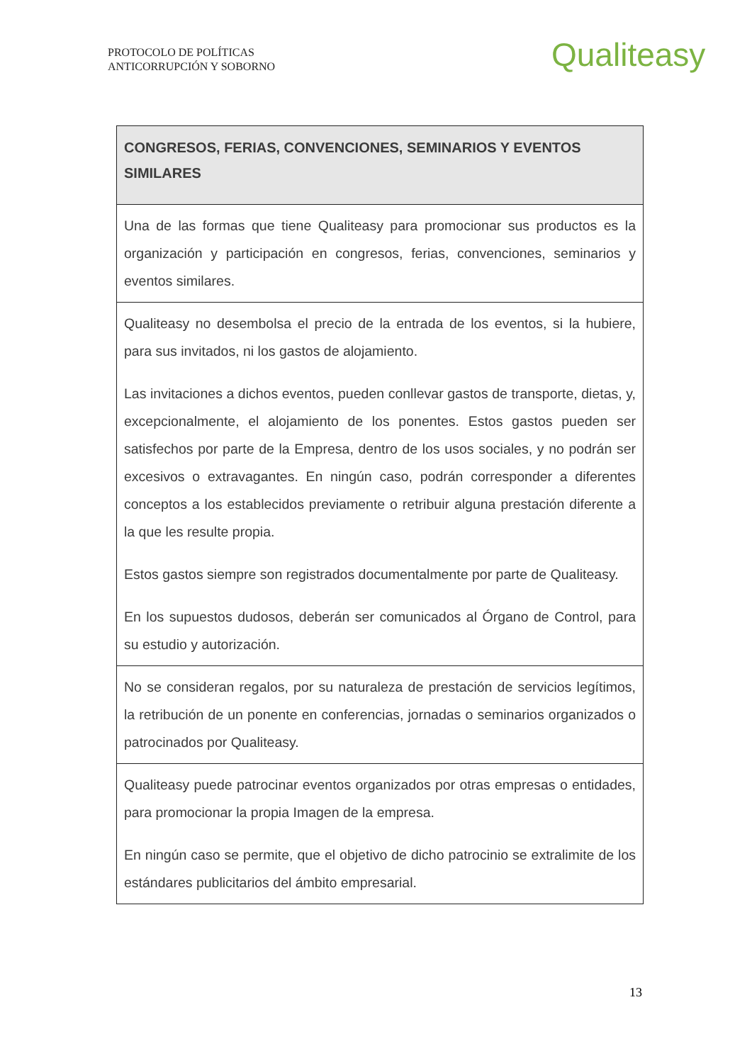PROTOCOLO DE POLÍTICAS
ANTICORRUPCIÓN Y SOBORNO
Qualiteasy
| CONGRESOS, FERIAS, CONVENCIONES, SEMINARIOS Y EVENTOS SIMILARES |
| --- |
| Una de las formas que tiene Qualiteasy para promocionar sus productos es la organización y participación en congresos, ferias, convenciones, seminarios y eventos similares. |
| Qualiteasy no desembolsa el precio de la entrada de los eventos, si la hubiere, para sus invitados, ni los gastos de alojamiento. Las invitaciones a dichos eventos, pueden conllevar gastos de transporte, dietas, y, excepcionalmente, el alojamiento de los ponentes. Estos gastos pueden ser satisfechos por parte de la Empresa, dentro de los usos sociales, y no podrán ser excesivos o extravagantes. En ningún caso, podrán corresponder a diferentes conceptos a los establecidos previamente o retribuir alguna prestación diferente a la que les resulte propia. Estos gastos siempre son registrados documentalmente por parte de Qualiteasy. En los supuestos dudosos, deberán ser comunicados al Órgano de Control, para su estudio y autorización. |
| No se consideran regalos, por su naturaleza de prestación de servicios legítimos, la retribución de un ponente en conferencias, jornadas o seminarios organizados o patrocinados por Qualiteasy. |
| Qualiteasy puede patrocinar eventos organizados por otras empresas o entidades, para promocionar la propia Imagen de la empresa. En ningún caso se permite, que el objetivo de dicho patrocinio se extralimite de los estándares publicitarios del ámbito empresarial. |
13